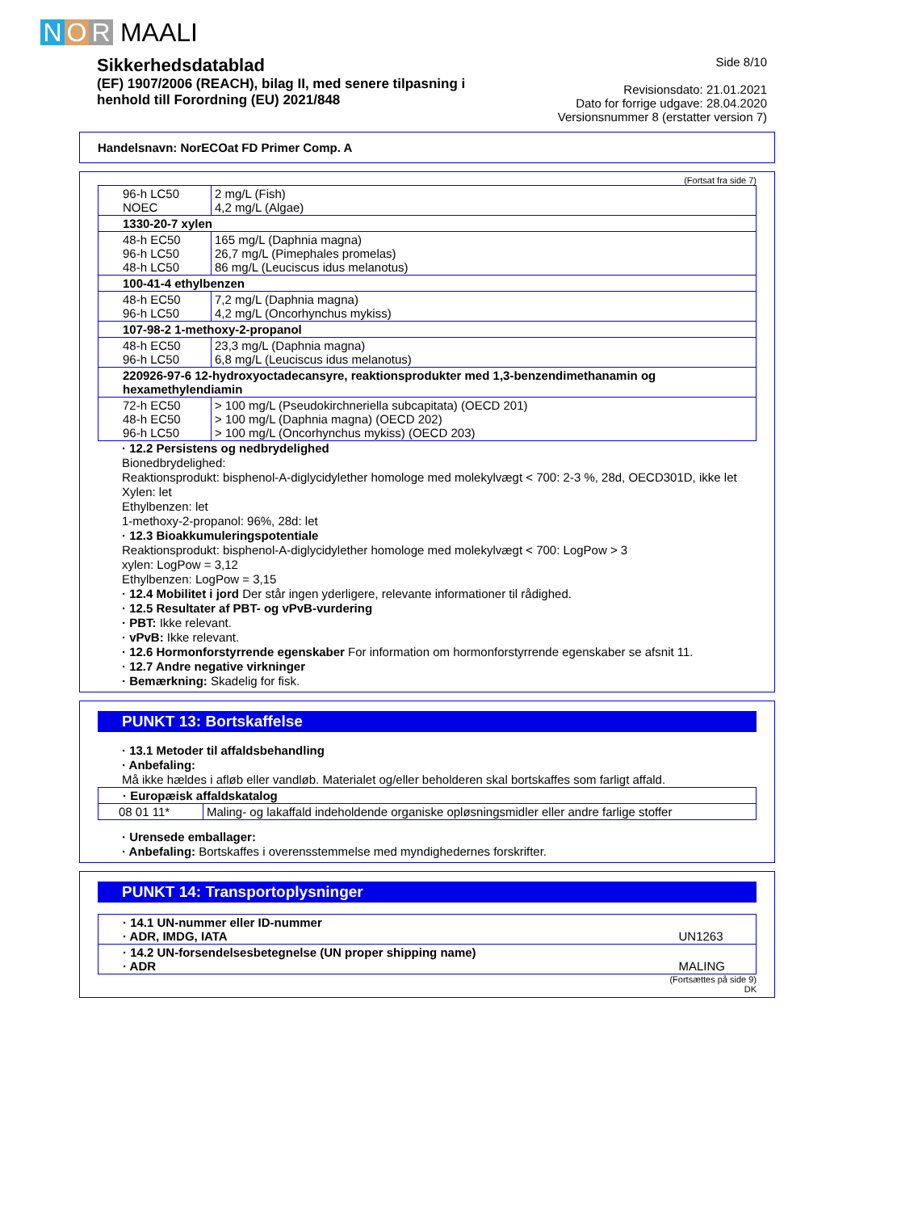N O R MAALI
Sikkerhedsdatablad
(EF) 1907/2006 (REACH), bilag II, med senere tilpasning i
henhold till Forordning (EU) 2021/848
Side 8/10
Revisionsdato: 21.01.2021
Dato for forrige udgave: 28.04.2020
Versionsnummer 8 (erstatter version 7)
Handelsnavn: NorECOat FD Primer Comp. A
(Fortsat fra side 7)
| 96-h LC50 NOEC | 2 mg/L (Fish) 4,2 mg/L (Algae) |
| 1330-20-7 xylen | |
| 48-h EC50 96-h LC50 48-h LC50 | 165 mg/L (Daphnia magna) 26,7 mg/L (Pimephales promelas) 86 mg/L (Leuciscus idus melanotus) |
| 100-41-4 ethylbenzen | |
| 48-h EC50 96-h LC50 | 7,2 mg/L (Daphnia magna) 4,2 mg/L (Oncorhynchus mykiss) |
| 107-98-2 1-methoxy-2-propanol | |
| 48-h EC50 96-h LC50 | 23,3 mg/L (Daphnia magna) 6,8 mg/L (Leuciscus idus melanotus) |
| 220926-97-6 12-hydroxyoctadecansyre, reaktionsprodukter med 1,3-benzendimethanamin og hexamethylendiamin | |
| 72-h EC50 48-h EC50 96-h LC50 | > 100 mg/L (Pseudokirchneriella subcapitata) (OECD 201) > 100 mg/L (Daphnia magna) (OECD 202) > 100 mg/L (Oncorhynchus mykiss) (OECD 203) |
· 12.2 Persistens og nedbrydelighed
Bionedbrydelighed:
Reaktionsprodukt: bisphenol-A-diglycidylether homologe med molekylvægt < 700: 2-3 %, 28d, OECD301D, ikke let
Xylen: let
Ethylbenzen: let
1-methoxy-2-propanol: 96%, 28d: let
· 12.3 Bioakkumuleringspotentiale
Reaktionsprodukt: bisphenol-A-diglycidylether homologe med molekylvægt < 700: LogPow > 3
xylen: LogPow = 3,12
Ethylbenzen: LogPow = 3,15
· 12.4 Mobilitet i jord Der står ingen yderligere, relevante informationer til rådighed.
· 12.5 Resultater af PBT- og vPvB-vurdering
· PBT: Ikke relevant.
· vPvB: Ikke relevant.
· 12.6 Hormonforstyrrende egenskaber For information om hormonforstyrrende egenskaber se afsnit 11.
· 12.7 Andre negative virkninger
· Bemærkning: Skadelig for fisk.
PUNKT 13: Bortskaffelse
· 13.1 Metoder til affaldsbehandling
· Anbefaling:
Må ikke hældes i afløb eller vandløb. Materialet og/eller beholderen skal bortskaffes som farligt affald.
| · Europæisk affaldskatalog | |
| 08 01 11* | Maling- og lakaffald indeholdende organiske opløsningsmidler eller andre farlige stoffer |
· Urensede emballager:
· Anbefaling: Bortskaffes i overensstemmelse med myndighedernes forskrifter.
PUNKT 14: Transportoplysninger
| · 14.1 UN-nummer eller ID-nummer · ADR, IMDG, IATA | UN1263 |
| · 14.2 UN-forsendelsesbetegnelse (UN proper shipping name) · ADR | MALING |
(Fortsættes på side 9)
DK